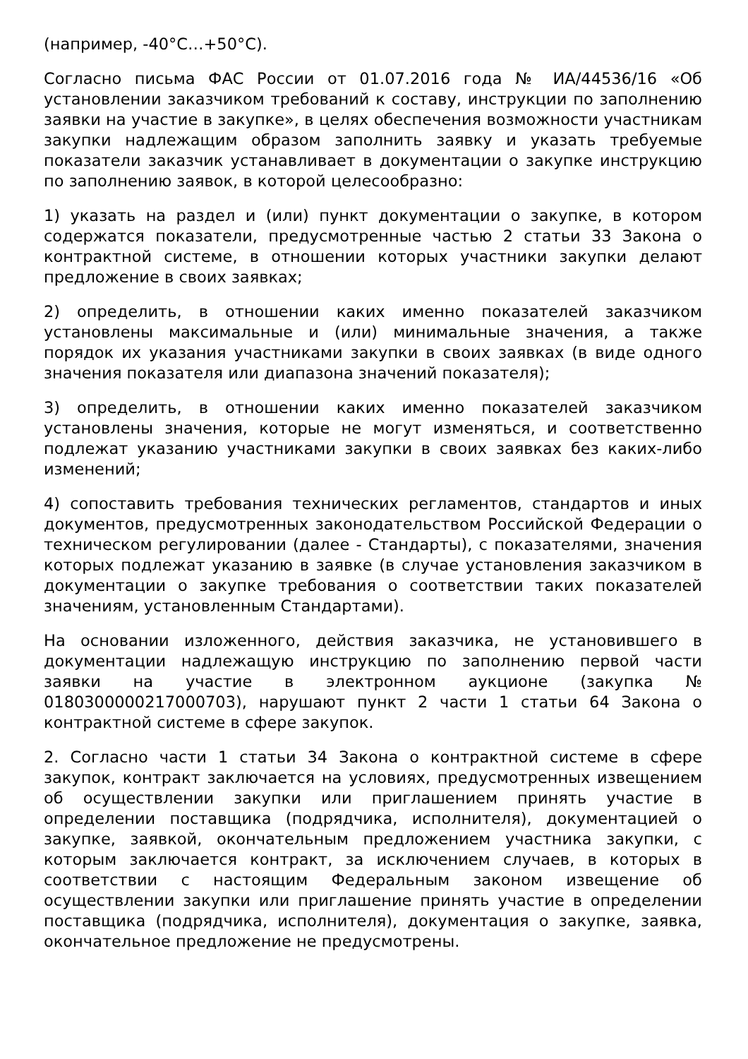(например, -40°C…+50°C).
Согласно письма ФАС России от 01.07.2016 года № ИА/44536/16 «Об установлении заказчиком требований к составу, инструкции по заполнению заявки на участие в закупке», в целях обеспечения возможности участникам закупки надлежащим образом заполнить заявку и указать требуемые показатели заказчик устанавливает в документации о закупке инструкцию по заполнению заявок, в которой целесообразно:
1) указать на раздел и (или) пункт документации о закупке, в котором содержатся показатели, предусмотренные частью 2 статьи 33 Закона о контрактной системе, в отношении которых участники закупки делают предложение в своих заявках;
2) определить, в отношении каких именно показателей заказчиком установлены максимальные и (или) минимальные значения, а также порядок их указания участниками закупки в своих заявках (в виде одного значения показателя или диапазона значений показателя);
3) определить, в отношении каких именно показателей заказчиком установлены значения, которые не могут изменяться, и соответственно подлежат указанию участниками закупки в своих заявках без каких-либо изменений;
4) сопоставить требования технических регламентов, стандартов и иных документов, предусмотренных законодательством Российской Федерации о техническом регулировании (далее - Стандарты), с показателями, значения которых подлежат указанию в заявке (в случае установления заказчиком в документации о закупке требования о соответствии таких показателей значениям, установленным Стандартами).
На основании изложенного, действия заказчика, не установившего в документации надлежащую инструкцию по заполнению первой части заявки на участие в электронном аукционе (закупка № 0180300000217000703), нарушают пункт 2 части 1 статьи 64 Закона о контрактной системе в сфере закупок.
2. Согласно части 1 статьи 34 Закона о контрактной системе в сфере закупок, контракт заключается на условиях, предусмотренных извещением об осуществлении закупки или приглашением принять участие в определении поставщика (подрядчика, исполнителя), документацией о закупке, заявкой, окончательным предложением участника закупки, с которым заключается контракт, за исключением случаев, в которых в соответствии с настоящим Федеральным законом извещение об осуществлении закупки или приглашение принять участие в определении поставщика (подрядчика, исполнителя), документация о закупке, заявка, окончательное предложение не предусмотрены.